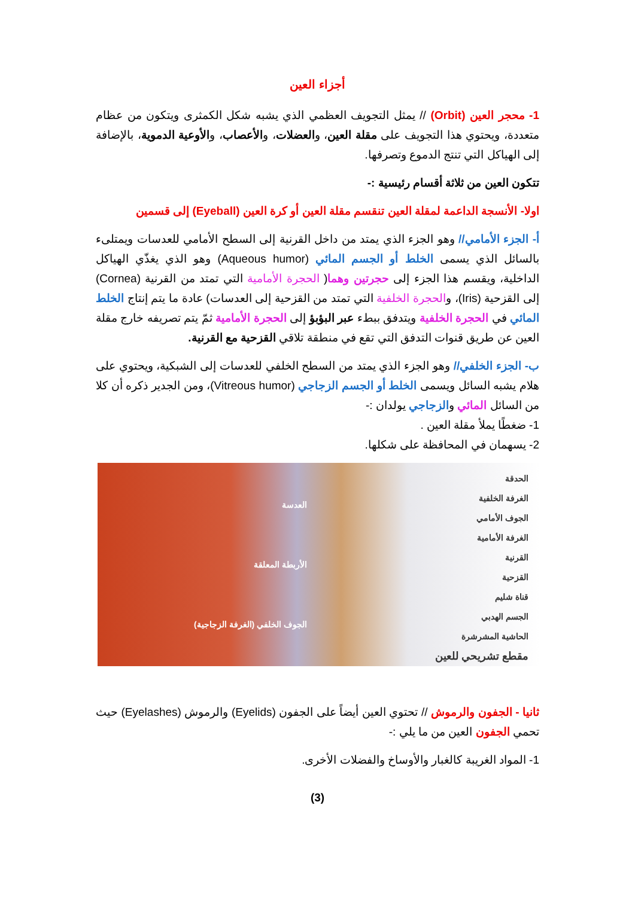أجزاء العين
1- محجر العين (Orbit) // يمثل التجويف العظمي الذي يشبه شكل الكمثرى ويتكون من عظام متعددة، ويحتوي هذا التجويف على مقلة العين، والعضلات، والأعصاب، والأوعية الدموية، بالإضافة إلى الهياكل التي تنتج الدموع وتصرفها.
تتكون العين من ثلاثة أقسام رئيسية :-
اولا- الأنسجة الداعمة لمقلة العين تنقسم مقلة العين أو كرة العين (Eyeball) إلى قسمين
أ- الجزء الأمامي// وهو الجزء الذي يمتد من داخل القرنية إلى السطح الأمامي للعدسات ويمتلىء بالسائل الذي يسمى الخلط أو الجسم المائي (Aqueous humor) وهو الذي يغذّي الهياكل الداخلية، ويقسم هذا الجزء إلى حجرتين وهما( الحجرة الأمامية التي تمتد من القرنية (Cornea) إلى القزحية (Iris)، والحجرة الخلفية التي تمتد من القزحية إلى العدسات) عادة ما يتم إنتاج الخلط المائي في الحجرة الخلفية ويتدفق ببطء عبر البؤبؤ إلى الحجرة الأمامية ثمّ يتم تصريفه خارج مقلة العين عن طريق قنوات التدفق التي تقع في منطقة تلاقي القزحية مع القرنية.
ب- الجزء الخلفي// وهو الجزء الذي يمتد من السطح الخلفي للعدسات إلى الشبكية، ويحتوي على هلام يشبه السائل ويسمى الخلط أو الجسم الزجاجي (Vitreous humor)، ومن الجدير ذكره أن كلا من السائل المائي والزجاجي يولدان :-
1- ضغطًا يملأ مقلة العين .
2- يسهمان في المحافظة على شكلها.
الحدقة
الغرفة الخلفية
الجوف الأمامي
الغرفة الأمامية
القرنية
القزحية
قناة شليم
الجسم الهدبي
الحاشية المشرشرة
مقطع تشريحي للعين
العدسة
الأربطة المعلقة
الجوف الخلفي (الغرفة الزجاجية)
ثانيا - الجفون والرموش // تحتوي العين أيضاً على الجفون (Eyelids) والرموش (Eyelashes) حيث تحمي الجفون العين من ما يلي :-
1- المواد الغريبة كالغبار والأوساخ والفضلات الأخرى.
(3)